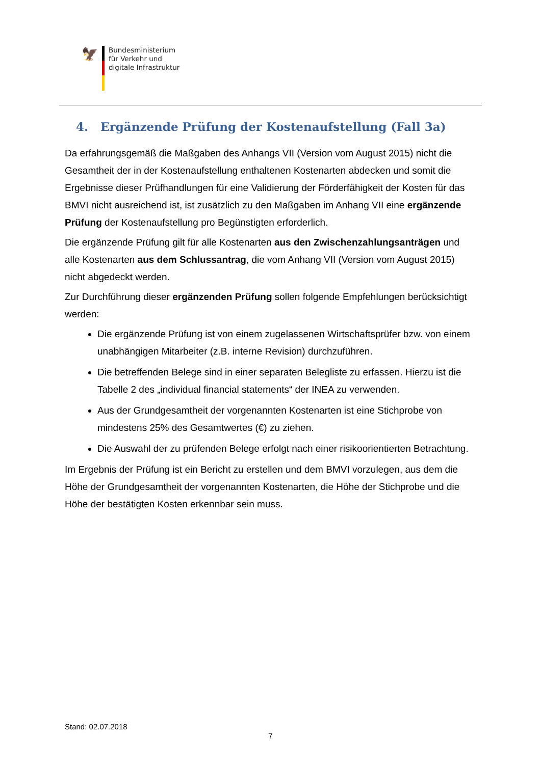🦅
Bundesministerium
für Verkehr und
digitale Infrastruktur
4. Ergänzende Prüfung der Kostenaufstellung (Fall 3a)
Da erfahrungsgemäß die Maßgaben des Anhangs VII (Version vom August 2015) nicht die Gesamtheit der in der Kostenaufstellung enthaltenen Kostenarten abdecken und somit die Ergebnisse dieser Prüfhandlungen für eine Validierung der Förderfähigkeit der Kosten für das BMVI nicht ausreichend ist, ist zusätzlich zu den Maßgaben im Anhang VII eine ergän­zende Prüfung der Kostenaufstellung pro Begünstigten erforderlich.
Die ergänzende Prüfung gilt für alle Kostenarten aus den Zwischenzahlungsanträgen und alle Kostenarten aus dem Schlussantrag, die vom Anhang VII (Version vom August 2015) nicht abgedeckt werden.
Zur Durchführung dieser ergänzenden Prüfung sollen folgende Empfehlungen berücksich­tigt werden:
Die ergänzende Prüfung ist von einem zugelassenen Wirtschaftsprüfer bzw. von ei­nem unabhängigen Mitarbeiter (z.B. interne Revision) durchzuführen.
Die betreffenden Belege sind in einer separaten Belegliste zu erfassen. Hierzu ist die Tabelle 2 des „individual financial statements“ der INEA zu verwenden.
Aus der Grundgesamtheit der vorgenannten Kostenarten ist eine Stichprobe von mindestens 25% des Gesamtwertes (€) zu ziehen.
Die Auswahl der zu prüfenden Belege erfolgt nach einer risikoorientierten Betrach­tung.
Im Ergebnis der Prüfung ist ein Bericht zu erstellen und dem BMVI vorzulegen, aus dem die Höhe der Grundgesamtheit der vorgenannten Kostenarten, die Höhe der Stichprobe und die Höhe der bestätigten Kosten erkennbar sein muss.
Stand: 02.07.2018
7